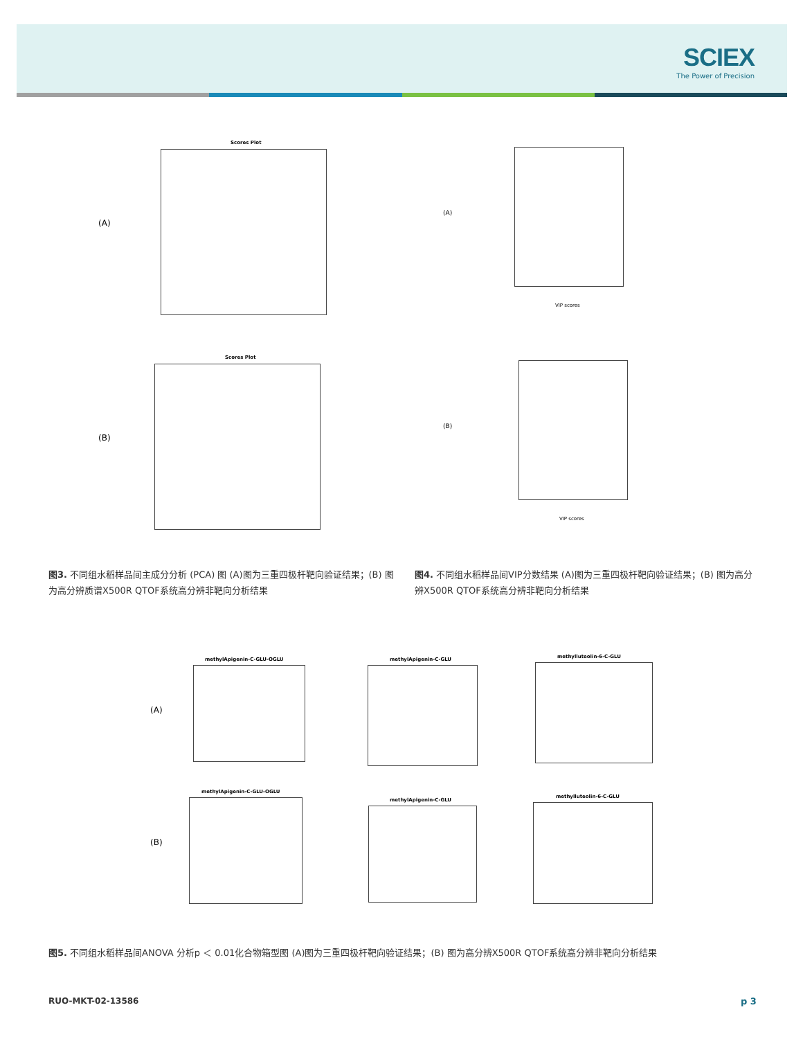SCIEX
The Power of Precision
(A)
Scores Plot
(B)
Scores Plot
(A)
VIP scores
(B)
VIP scores
图3. 不同组水稻样品间主成分分析 (PCA) 图 (A)图为三重四极杆靶向验证结果；(B) 图为高分辨质谱X500R QTOF系统高分辨非靶向分析结果
图4. 不同组水稻样品间VIP分数结果 (A)图为三重四极杆靶向验证结果；(B) 图为高分辨X500R QTOF系统高分辨非靶向分析结果
(A)
methylApigenin-C-GLU-OGLU methylApigenin-C-GLU methylluteolin-6-C-GLU
(B)
methylApigenin-C-GLU-OGLU
methylApigenin-C-GLU
methylluteolin-6-C-GLU
图5. 不同组水稻样品间ANOVA 分析p ＜ 0.01化合物箱型图 (A)图为三重四极杆靶向验证结果；(B) 图为高分辨X500R QTOF系统高分辨非靶向分析结果
RUO-MKT-02-13586 p 3